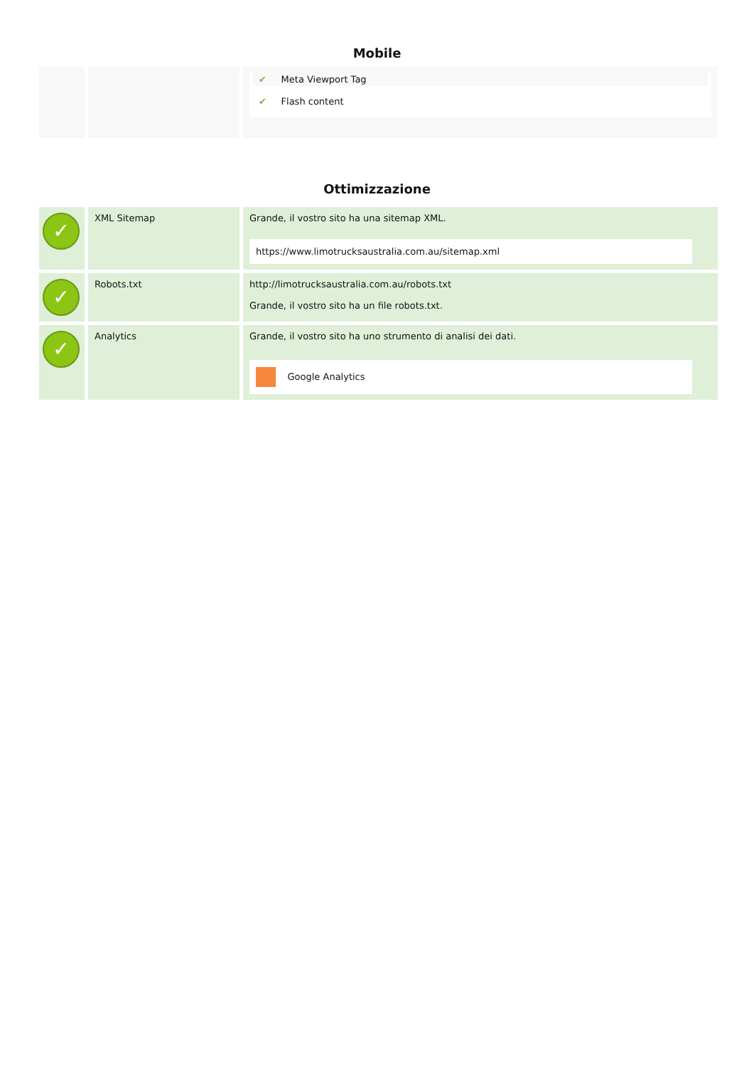Mobile
| | | ✔ Meta Viewport Tag ✔ Flash content |
Ottimizzazione
| ✓ | XML Sitemap | Grande, il vostro sito ha una sitemap XML. https://www.limotrucksaustralia.com.au/sitemap.xml |
| ✓ | Robots.txt | http://limotrucksaustralia.com.au/robots.txt Grande, il vostro sito ha un file robots.txt. |
| ✓ | Analytics | Grande, il vostro sito ha uno strumento di analisi dei dati. Google Analytics |